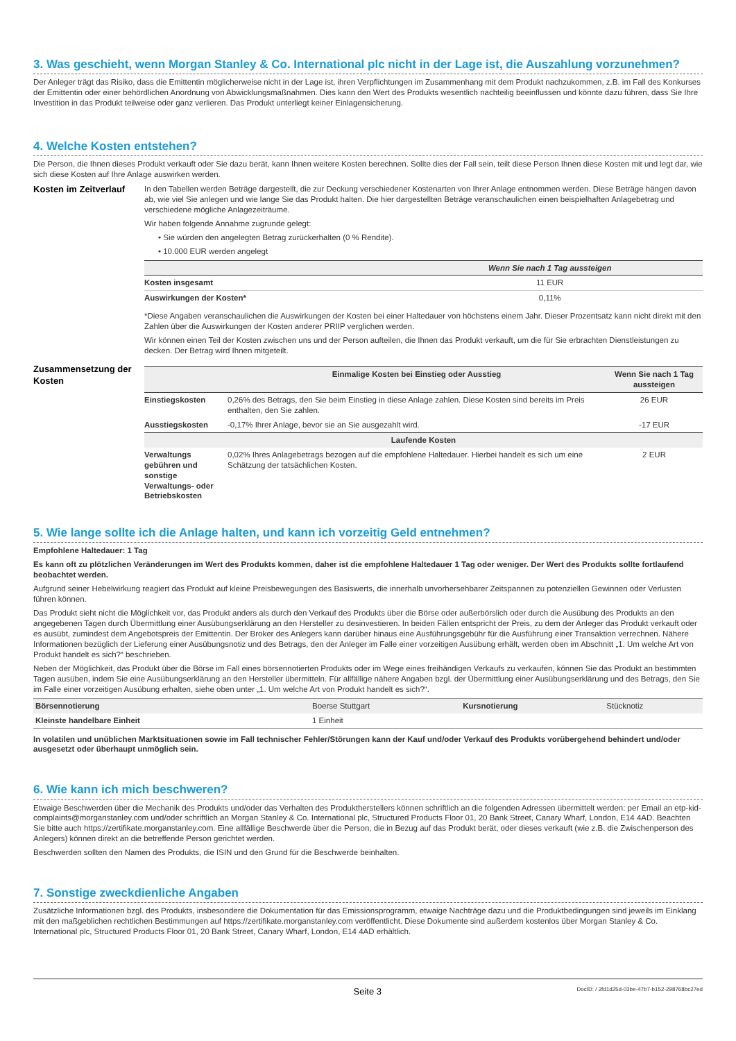3. Was geschieht, wenn Morgan Stanley & Co. International plc nicht in der Lage ist, die Auszahlung vorzunehmen?
Der Anleger trägt das Risiko, dass die Emittentin möglicherweise nicht in der Lage ist, ihren Verpflichtungen im Zusammenhang mit dem Produkt nachzukommen, z.B. im Fall des Konkurses der Emittentin oder einer behördlichen Anordnung von Abwicklungsmaßnahmen. Dies kann den Wert des Produkts wesentlich nachteilig beeinflussen und könnte dazu führen, dass Sie Ihre Investition in das Produkt teilweise oder ganz verlieren. Das Produkt unterliegt keiner Einlagensicherung.
4. Welche Kosten entstehen?
Die Person, die Ihnen dieses Produkt verkauft oder Sie dazu berät, kann Ihnen weitere Kosten berechnen. Sollte dies der Fall sein, teilt diese Person Ihnen diese Kosten mit und legt dar, wie sich diese Kosten auf Ihre Anlage auswirken werden.
Kosten im Zeitverlauf
In den Tabellen werden Beträge dargestellt, die zur Deckung verschiedener Kostenarten von Ihrer Anlage entnommen werden. Diese Beträge hängen davon ab, wie viel Sie anlegen und wie lange Sie das Produkt halten. Die hier dargestellten Beträge veranschaulichen einen beispielhaften Anlagebetrag und verschiedene mögliche Anlagezeiträume.
Wir haben folgende Annahme zugrunde gelegt:
• Sie würden den angelegten Betrag zurückerhalten (0 % Rendite).
• 10.000 EUR werden angelegt
| | Wenn Sie nach 1 Tag aussteigen |
| --- | --- |
| Kosten insgesamt | 11 EUR |
| Auswirkungen der Kosten* | 0,11% |
*Diese Angaben veranschaulichen die Auswirkungen der Kosten bei einer Haltedauer von höchstens einem Jahr. Dieser Prozentsatz kann nicht direkt mit den Zahlen über die Auswirkungen der Kosten anderer PRIIP verglichen werden.
Wir können einen Teil der Kosten zwischen uns und der Person aufteilen, die Ihnen das Produkt verkauft, um die für Sie erbrachten Dienstleistungen zu decken. Der Betrag wird Ihnen mitgeteilt.
Zusammensetzung der Kosten
| | Einmalige Kosten bei Einstieg oder Ausstieg | Wenn Sie nach 1 Tag aussteigen |
| --- | --- | --- |
| Einstiegskosten | 0,26% des Betrags, den Sie beim Einstieg in diese Anlage zahlen. Diese Kosten sind bereits im Preis enthalten, den Sie zahlen. | 26 EUR |
| Ausstiegskosten | -0,17% Ihrer Anlage, bevor sie an Sie ausgezahlt wird. | -17 EUR |
| Laufende Kosten | | |
| Verwaltungs gebühren und sonstige Verwaltungs- oder Betriebskosten | 0,02% Ihres Anlagebetrags bezogen auf die empfohlene Haltedauer. Hierbei handelt es sich um eine Schätzung der tatsächlichen Kosten. | 2 EUR |
5. Wie lange sollte ich die Anlage halten, und kann ich vorzeitig Geld entnehmen?
Empfohlene Haltedauer: 1 Tag
Es kann oft zu plötzlichen Veränderungen im Wert des Produkts kommen, daher ist die empfohlene Haltedauer 1 Tag oder weniger. Der Wert des Produkts sollte fortlaufend beobachtet werden.
Aufgrund seiner Hebelwirkung reagiert das Produkt auf kleine Preisbewegungen des Basiswerts, die innerhalb unvorhersehbarer Zeitspannen zu potenziellen Gewinnen oder Verlusten führen können.
Das Produkt sieht nicht die Möglichkeit vor, das Produkt anders als durch den Verkauf des Produkts über die Börse oder außerbörslich oder durch die Ausübung des Produkts an den angegebenen Tagen durch Übermittlung einer Ausübungserklärung an den Hersteller zu desinvestieren. In beiden Fällen entspricht der Preis, zu dem der Anleger das Produkt verkauft oder es ausübt, zumindest dem Angebotspreis der Emittentin. Der Broker des Anlegers kann darüber hinaus eine Ausführungsgebühr für die Ausführung einer Transaktion verrechnen. Nähere Informationen bezüglich der Lieferung einer Ausübungsnotiz und des Betrags, den der Anleger im Falle einer vorzeitigen Ausübung erhält, werden oben im Abschnitt „1. Um welche Art von Produkt handelt es sich?“ beschrieben.
Neben der Möglichkeit, das Produkt über die Börse im Fall eines börsennotierten Produkts oder im Wege eines freihändigen Verkaufs zu verkaufen, können Sie das Produkt an bestimmten Tagen ausüben, indem Sie eine Ausübungserklärung an den Hersteller übermitteln. Für allfällige nähere Angaben bzgl. der Übermittlung einer Ausübungserklärung und des Betrags, den Sie im Falle einer vorzeitigen Ausübung erhalten, siehe oben unter „1. Um welche Art von Produkt handelt es sich?“.
| Börsennotierung | Boerse Stuttgart | Kursnotierung | Stücknotiz |
| Kleinste handelbare Einheit | 1 Einheit | | |
In volatilen und unüblichen Marktsituationen sowie im Fall technischer Fehler/Störungen kann der Kauf und/oder Verkauf des Produkts vorübergehend behindert und/oder ausgesetzt oder überhaupt unmöglich sein.
6. Wie kann ich mich beschweren?
Etwaige Beschwerden über die Mechanik des Produkts und/oder das Verhalten des Produktherstellers können schriftlich an die folgenden Adressen übermittelt werden: per Email an etp-kid-complaints@morganstanley.com und/oder schriftlich an Morgan Stanley & Co. International plc, Structured Products Floor 01, 20 Bank Street, Canary Wharf, London, E14 4AD. Beachten Sie bitte auch https://zertifikate.morganstanley.com. Eine allfällige Beschwerde über die Person, die in Bezug auf das Produkt berät, oder dieses verkauft (wie z.B. die Zwischenperson des Anlegers) können direkt an die betreffende Person gerichtet werden.
Beschwerden sollten den Namen des Produkts, die ISIN und den Grund für die Beschwerde beinhalten.
7. Sonstige zweckdienliche Angaben
Zusätzliche Informationen bzgl. des Produkts, insbesondere die Dokumentation für das Emissionsprogramm, etwaige Nachträge dazu und die Produktbedingungen sind jeweils im Einklang mit den maßgeblichen rechtlichen Bestimmungen auf https://zertifikate.morganstanley.com veröffentlicht. Diese Dokumente sind außerdem kostenlos über Morgan Stanley & Co. International plc, Structured Products Floor 01, 20 Bank Street, Canary Wharf, London, E14 4AD erhältlich.
Seite 3 DocID: / 2fd1d25d-03be-47b7-b152-298768bc27ed